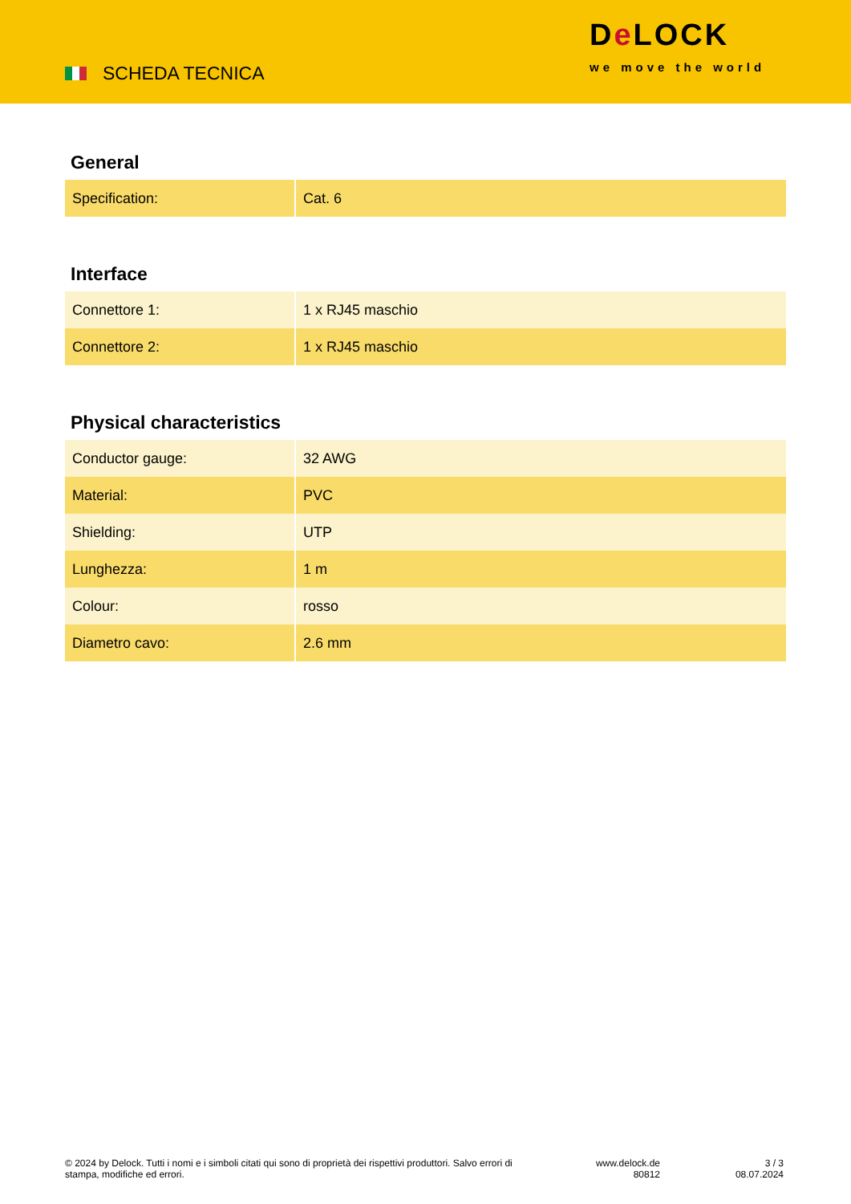SCHEDA TECNICA
De LOCK
we move the world
General
| Specification: | Cat. 6 |
Interface
| Connettore 1: | 1 x RJ45 maschio |
| Connettore 2: | 1 x RJ45 maschio |
Physical characteristics
| Conductor gauge: | 32 AWG |
| Material: | PVC |
| Shielding: | UTP |
| Lunghezza: | 1 m |
| Colour: | rosso |
| Diametro cavo: | 2.6 mm |
© 2024 by Delock. Tutti i nomi e i simboli citati qui sono di proprietà dei rispettivi produttori. Salvo errori di stampa, modifiche ed errori.
www.delock.de
80812
3 / 3
08.07.2024